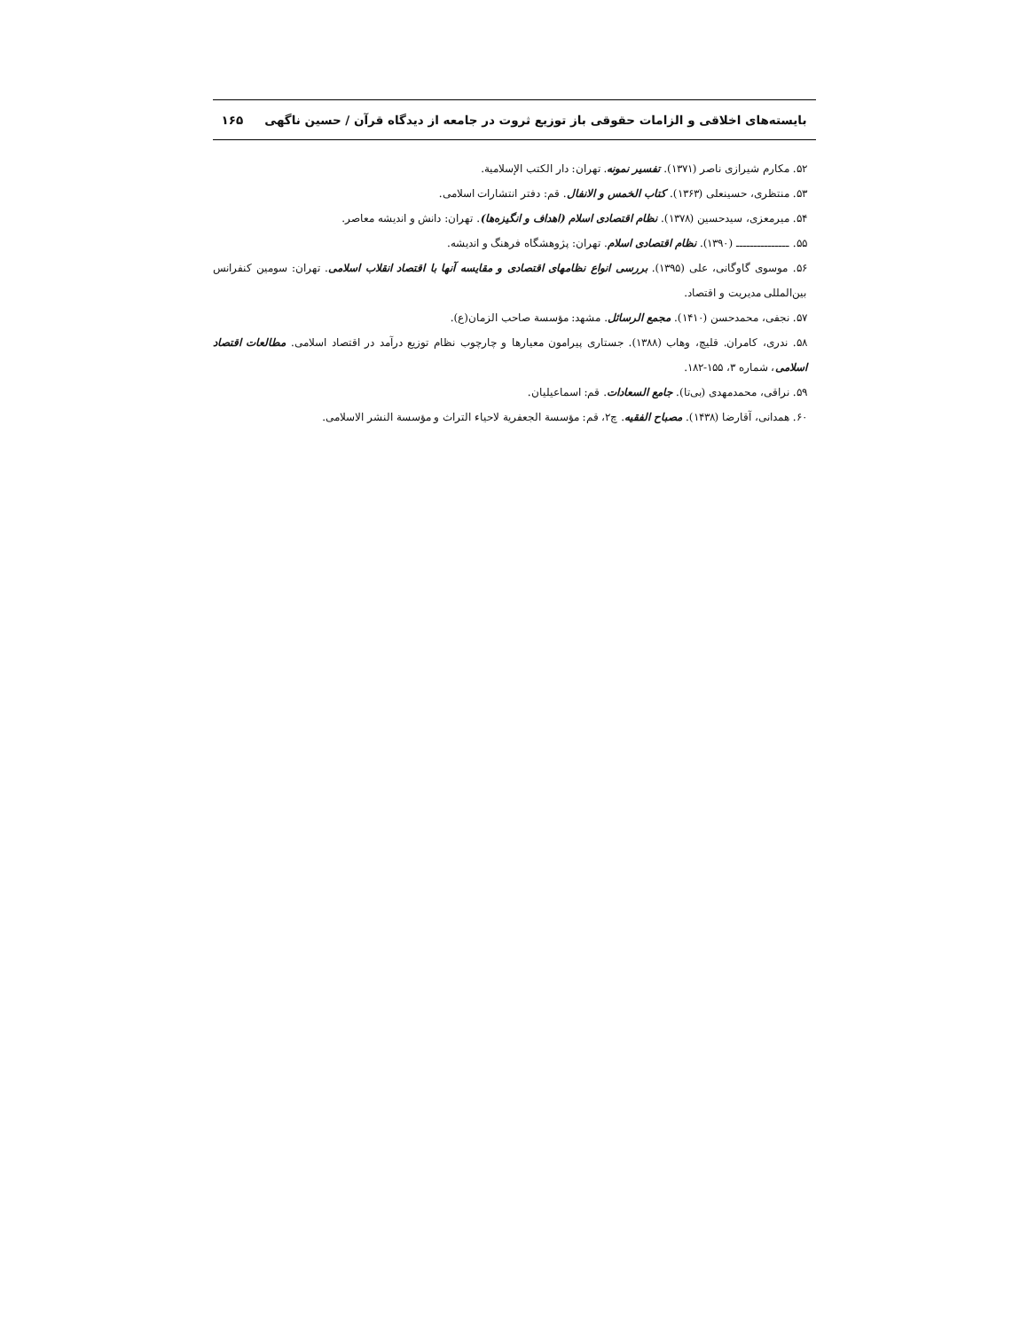بایسته‌های اخلاقی و الزامات حقوقی باز توزیع ثروت در جامعه از دیدگاه قرآن / حسین ناگهی ۱۶۵
۵۲. مکارم شیرازی ناصر (۱۳۷۱). تفسیر نمونه. تهران: دار الکتب الإسلامیة.
۵۳. منتظری، حسینعلی (۱۳۶۳). کتاب الخمس و الانفال. قم: دفتر انتشارات اسلامی.
۵۴. میرمعزی، سیدحسین (۱۳۷۸). نظام اقتصادی اسلام (اهداف و انگیزه‌ها). تهران: دانش و اندیشه معاصر.
۵۵. ـــــــــــــــ (۱۳۹۰). نظام اقتصادی اسلام. تهران: پژوهشگاه فرهنگ و اندیشه.
۵۶. موسوی گاوگانی، علی (۱۳۹۵). بررسی انواع نظامهای اقتصادی و مقایسه آنها با اقتصاد انقلاب اسلامی. تهران: سومین کنفرانس بین‌المللی مدیریت و اقتصاد.
۵۷. نجفی، محمدحسن (۱۴۱۰). مجمع الرسائل. مشهد: مؤسسة صاحب الزمان(ع).
۵۸. ندری، کامران. قلیچ، وهاب (۱۳۸۸). جستاری پیرامون معیارها و چارچوب نظام توزیع درآمد در اقتصاد اسلامی. مطالعات اقتصاد اسلامی، شماره ۳، ۱۵۵-۱۸۲.
۵۹. نراقی، محمدمهدی (بی‌تا). جامع السعادات. قم: اسماعیلیان.
۶۰. همدانی، آقارضا (۱۴۳۸). مصباح الفقیه. چ۲، قم: مؤسسة الجعفریة لاحیاء التراث و مؤسسة النشر الاسلامی.